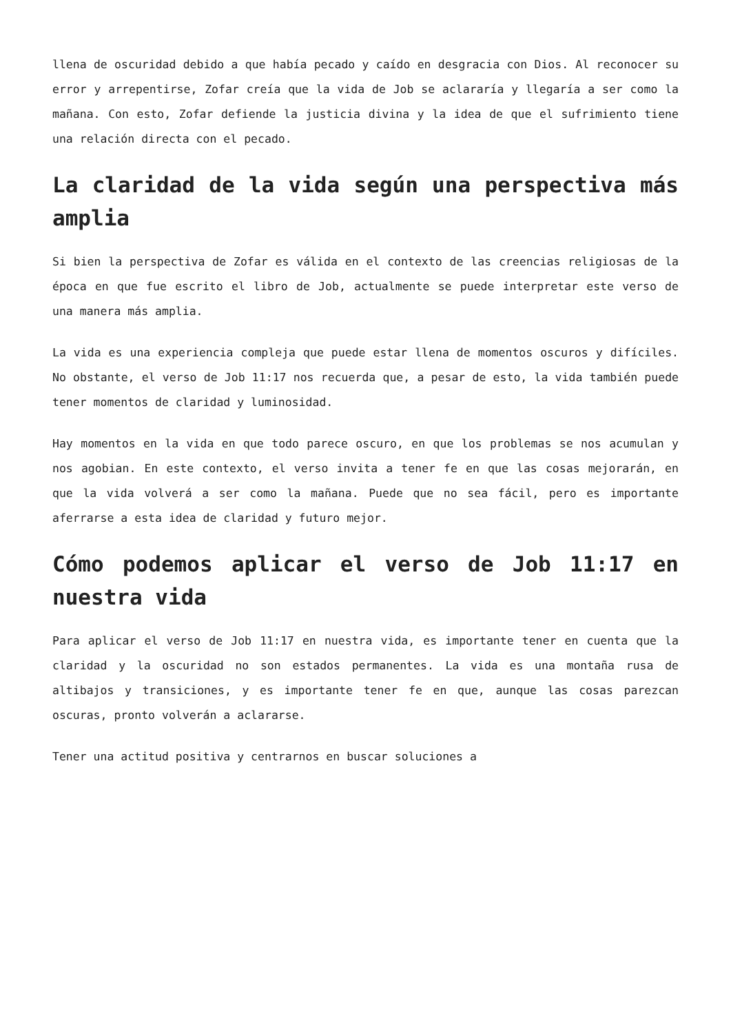llena de oscuridad debido a que había pecado y caído en desgracia con Dios. Al reconocer su error y arrepentirse, Zofar creía que la vida de Job se aclararía y llegaría a ser como la mañana. Con esto, Zofar defiende la justicia divina y la idea de que el sufrimiento tiene una relación directa con el pecado.
La claridad de la vida según una perspectiva más amplia
Si bien la perspectiva de Zofar es válida en el contexto de las creencias religiosas de la época en que fue escrito el libro de Job, actualmente se puede interpretar este verso de una manera más amplia.
La vida es una experiencia compleja que puede estar llena de momentos oscuros y difíciles. No obstante, el verso de Job 11:17 nos recuerda que, a pesar de esto, la vida también puede tener momentos de claridad y luminosidad.
Hay momentos en la vida en que todo parece oscuro, en que los problemas se nos acumulan y nos agobian. En este contexto, el verso invita a tener fe en que las cosas mejorarán, en que la vida volverá a ser como la mañana. Puede que no sea fácil, pero es importante aferrarse a esta idea de claridad y futuro mejor.
Cómo podemos aplicar el verso de Job 11:17 en nuestra vida
Para aplicar el verso de Job 11:17 en nuestra vida, es importante tener en cuenta que la claridad y la oscuridad no son estados permanentes. La vida es una montaña rusa de altibajos y transiciones, y es importante tener fe en que, aunque las cosas parezcan oscuras, pronto volverán a aclararse.
Tener una actitud positiva y centrarnos en buscar soluciones a